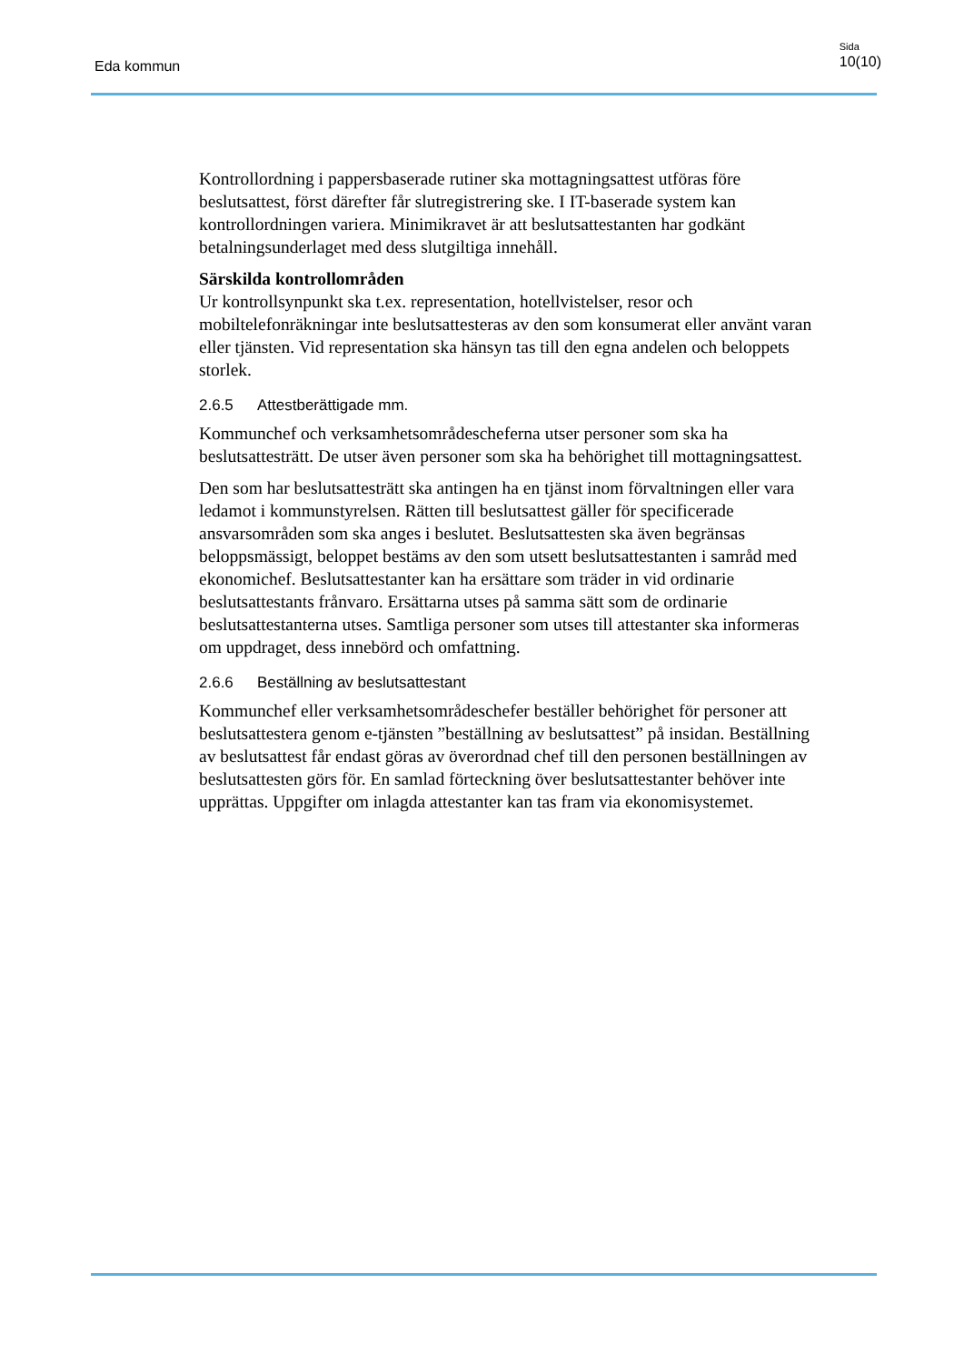Eda kommun
Sida
10(10)
Kontrollordning i pappersbaserade rutiner ska mottagningsattest utföras före beslutsattest, först därefter får slutregistrering ske. I IT-baserade system kan kontrollordningen variera. Minimikravet är att beslutsattestanten har godkänt betalningsunderlaget med dess slutgiltiga innehåll.
Särskilda kontrollområden
Ur kontrollsynpunkt ska t.ex. representation, hotellvistelser, resor och mobiltelefonräkningar inte beslutsattesteras av den som konsumerat eller använt varan eller tjänsten. Vid representation ska hänsyn tas till den egna andelen och beloppets storlek.
2.6.5 Attestberättigade mm.
Kommunchef och verksamhetsområdescheferna utser personer som ska ha beslutsattesträtt. De utser även personer som ska ha behörighet till mottagningsattest.
Den som har beslutsattesträtt ska antingen ha en tjänst inom förvaltningen eller vara ledamot i kommunstyrelsen. Rätten till beslutsattest gäller för specificerade ansvarsområden som ska anges i beslutet. Beslutsattesten ska även begränsas beloppsmässigt, beloppet bestäms av den som utsett beslutsattestanten i samråd med ekonomichef. Beslutsattestanter kan ha ersättare som träder in vid ordinarie beslutsattestants frånvaro. Ersättarna utses på samma sätt som de ordinarie beslutsattestanterna utses. Samtliga personer som utses till attestanter ska informeras om uppdraget, dess innebörd och omfattning.
2.6.6 Beställning av beslutsattestant
Kommunchef eller verksamhetsområdeschefer beställer behörighet för personer att beslutsattestera genom e-tjänsten ”beställning av beslutsattest” på insidan. Beställning av beslutsattest får endast göras av överordnad chef till den personen beställningen av beslutsattesten görs för. En samlad förteckning över beslutsattestanter behöver inte upprättas. Uppgifter om inlagda attestanter kan tas fram via ekonomisystemet.